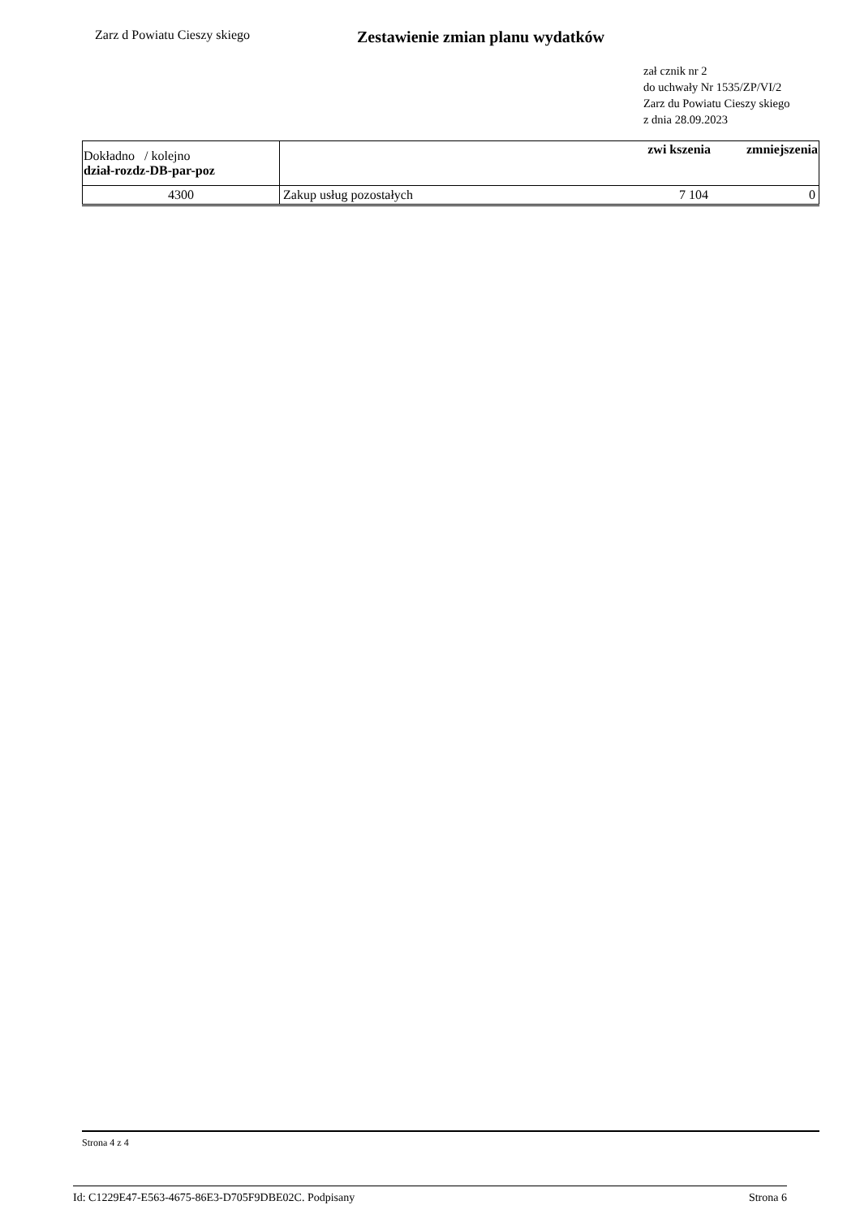Zarz d Powiatu Cieszy skiego
Zestawienie zmian planu wydatków
zał cznik nr 2
do uchwały Nr 1535/ZP/VI/2
Zarz du Powiatu Cieszy skiego
z dnia 28.09.2023
| Dokładno / kolejno dział-rozdz-DB-par-poz | | zwi kszenia | zmniejszenia |
| --- | --- | --- | --- |
| 4300 | Zakup usług pozostałych | 7 104 | 0 |
Strona 4 z 4
Id: C1229E47-E563-4675-86E3-D705F9DBE02C. Podpisany Strona 6